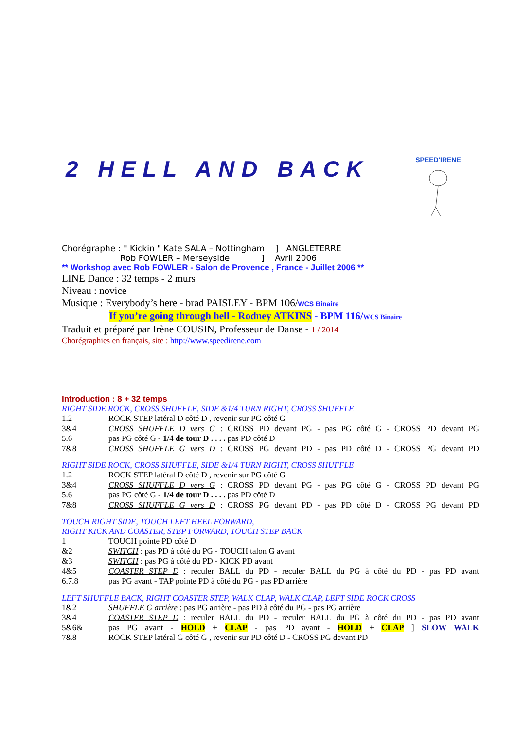SPEED'IRENE
2 HELL AND BACK
Chorégraphe : " Kickin " Kate SALA – Nottingham ] ANGLETERRE
Rob FOWLER – Merseyside ] Avril 2006
** Workshop avec Rob FOWLER - Salon de Provence , France - Juillet 2006 **
LINE Dance : 32 temps - 2 murs
Niveau : novice
Musique : Everybody’s here - brad PAISLEY - BPM 106/WCS Binaire
If you’re going through hell - Rodney ATKINS - BPM 116/WCS Binaire
Traduit et préparé par Irène COUSIN, Professeur de Danse - 1 / 2014
Chorégraphies en français, site : http://www.speedirene.com
Introduction : 8 + 32 temps
RIGHT SIDE ROCK, CROSS SHUFFLE, SIDE &1/4 TURN RIGHT, CROSS SHUFFLE
1.2 ROCK STEP latéral D côté D , revenir sur PG côté G
3&4 CROSS SHUFFLE D vers G : CROSS PD devant PG - pas PG côté G - CROSS PD devant PG
5.6 pas PG côté G - 1/4 de tour D . . . . pas PD côté D
7&8 CROSS SHUFFLE G vers D : CROSS PG devant PD - pas PD côté D - CROSS PG devant PD
RIGHT SIDE ROCK, CROSS SHUFFLE, SIDE &1/4 TURN RIGHT, CROSS SHUFFLE
1.2 ROCK STEP latéral D côté D , revenir sur PG côté G
3&4 CROSS SHUFFLE D vers G : CROSS PD devant PG - pas PG côté G - CROSS PD devant PG
5.6 pas PG côté G - 1/4 de tour D . . . . pas PD côté D
7&8 CROSS SHUFFLE G vers D : CROSS PG devant PD - pas PD côté D - CROSS PG devant PD
TOUCH RIGHT SIDE, TOUCH LEFT HEEL FORWARD,
RIGHT KICK AND COASTER, STEP FORWARD, TOUCH STEP BACK
1 TOUCH pointe PD côté D
&2 SWITCH : pas PD à côté du PG - TOUCH talon G avant
&3 SWITCH : pas PG à côté du PD - KICK PD avant
4&5 COASTER STEP D : reculer BALL du PD - reculer BALL du PG à côté du PD - pas PD avant
6.7.8 pas PG avant - TAP pointe PD à côté du PG - pas PD arrière
LEFT SHUFFLE BACK, RIGHT COASTER STEP, WALK CLAP, WALK CLAP, LEFT SIDE ROCK CROSS
1&2 SHUFFLE G arrière : pas PG arrière - pas PD à côté du PG - pas PG arrière
3&4 COASTER STEP D : reculer BALL du PD - reculer BALL du PG à côté du PD - pas PD avant
5&6& pas PG avant - HOLD + CLAP - pas PD avant - HOLD + CLAP ] SLOW WALK
7&8 ROCK STEP latéral G côté G , revenir sur PD côté D - CROSS PG devant PD